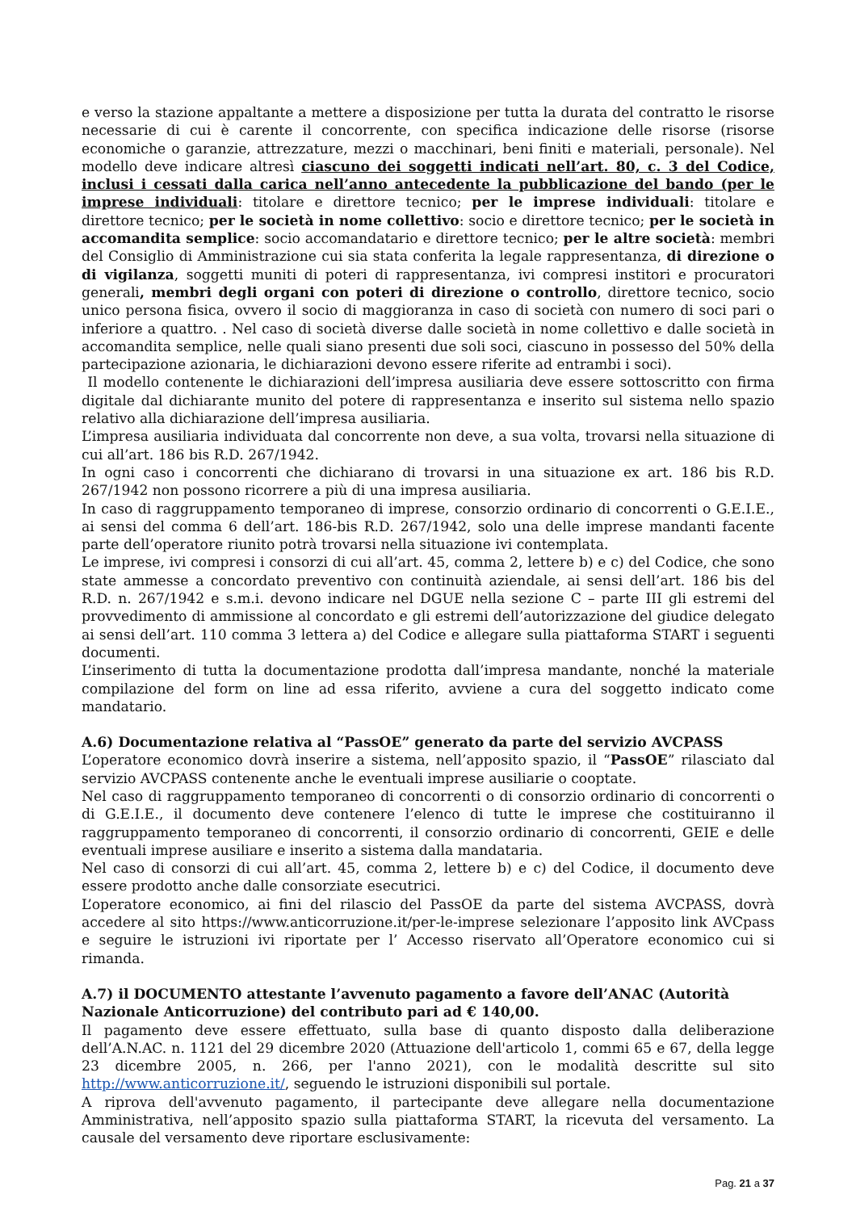e verso la stazione appaltante a mettere a disposizione per tutta la durata del contratto le risorse necessarie di cui è carente il concorrente, con specifica indicazione delle risorse (risorse economiche o garanzie, attrezzature, mezzi o macchinari, beni finiti e materiali, personale). Nel modello deve indicare altresì ciascuno dei soggetti indicati nell’art. 80, c. 3 del Codice, inclusi i cessati dalla carica nell’anno antecedente la pubblicazione del bando (per le imprese individuali: titolare e direttore tecnico; per le imprese individuali: titolare e direttore tecnico; per le società in nome collettivo: socio e direttore tecnico; per le società in accomandita semplice: socio accomandatario e direttore tecnico; per le altre società: membri del Consiglio di Amministrazione cui sia stata conferita la legale rappresentanza, di direzione o di vigilanza, soggetti muniti di poteri di rappresentanza, ivi compresi institori e procuratori generali, membri degli organi con poteri di direzione o controllo, direttore tecnico, socio unico persona fisica, ovvero il socio di maggioranza in caso di società con numero di soci pari o inferiore a quattro. . Nel caso di società diverse dalle società in nome collettivo e dalle società in accomandita semplice, nelle quali siano presenti due soli soci, ciascuno in possesso del 50% della partecipazione azionaria, le dichiarazioni devono essere riferite ad entrambi i soci).
Il modello contenente le dichiarazioni dell’impresa ausiliaria deve essere sottoscritto con firma digitale dal dichiarante munito del potere di rappresentanza e inserito sul sistema nello spazio relativo alla dichiarazione dell’impresa ausiliaria.
L’impresa ausiliaria individuata dal concorrente non deve, a sua volta, trovarsi nella situazione di cui all’art. 186 bis R.D. 267/1942.
In ogni caso i concorrenti che dichiarano di trovarsi in una situazione ex art. 186 bis R.D. 267/1942 non possono ricorrere a più di una impresa ausiliaria.
In caso di raggruppamento temporaneo di imprese, consorzio ordinario di concorrenti o G.E.I.E., ai sensi del comma 6 dell’art. 186-bis R.D. 267/1942, solo una delle imprese mandanti facente parte dell’operatore riunito potrà trovarsi nella situazione ivi contemplata.
Le imprese, ivi compresi i consorzi di cui all’art. 45, comma 2, lettere b) e c) del Codice, che sono state ammesse a concordato preventivo con continuità aziendale, ai sensi dell’art. 186 bis del R.D. n. 267/1942 e s.m.i. devono indicare nel DGUE nella sezione C – parte III gli estremi del provvedimento di ammissione al concordato e gli estremi dell’autorizzazione del giudice delegato ai sensi dell’art. 110 comma 3 lettera a) del Codice e allegare sulla piattaforma START i seguenti documenti.
L’inserimento di tutta la documentazione prodotta dall’impresa mandante, nonché la materiale compilazione del form on line ad essa riferito, avviene a cura del soggetto indicato come mandatario.
A.6) Documentazione relativa al “PassOE” generato da parte del servizio AVCPASS
L’operatore economico dovrà inserire a sistema, nell’apposito spazio, il “PassOE” rilasciato dal servizio AVCPASS contenente anche le eventuali imprese ausiliarie o cooptate.
Nel caso di raggruppamento temporaneo di concorrenti o di consorzio ordinario di concorrenti o di G.E.I.E., il documento deve contenere l’elenco di tutte le imprese che costituiranno il raggruppamento temporaneo di concorrenti, il consorzio ordinario di concorrenti, GEIE e delle eventuali imprese ausiliare e inserito a sistema dalla mandataria.
Nel caso di consorzi di cui all’art. 45, comma 2, lettere b) e c) del Codice, il documento deve essere prodotto anche dalle consorziate esecutrici.
L’operatore economico, ai fini del rilascio del PassOE da parte del sistema AVCPASS, dovrà accedere al sito https://www.anticorruzione.it/per-le-imprese selezionare l’apposito link AVCpass e seguire le istruzioni ivi riportate per l’ Accesso riservato all’Operatore economico cui si rimanda.
A.7) il DOCUMENTO attestante l’avvenuto pagamento a favore dell’ANAC (Autorità Nazionale Anticorruzione) del contributo pari ad € 140,00.
Il pagamento deve essere effettuato, sulla base di quanto disposto dalla deliberazione dell’A.N.AC. n. 1121 del 29 dicembre 2020 (Attuazione dell'articolo 1, commi 65 e 67, della legge 23 dicembre 2005, n. 266, per l'anno 2021), con le modalità descritte sul sito http://www.anticorruzione.it/, seguendo le istruzioni disponibili sul portale.
A riprova dell'avvenuto pagamento, il partecipante deve allegare nella documentazione Amministrativa, nell’apposito spazio sulla piattaforma START, la ricevuta del versamento. La causale del versamento deve riportare esclusivamente:
Pag. 21 a 37